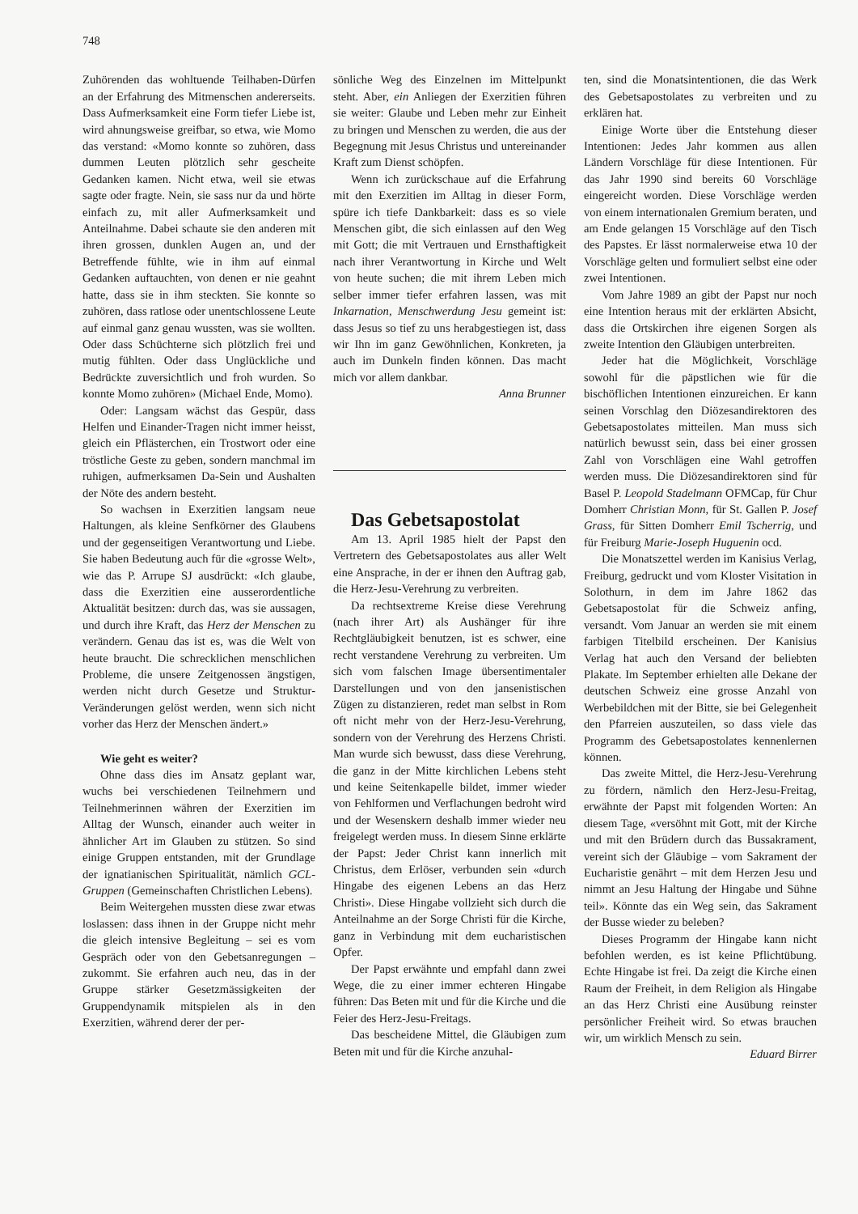748
Zuhörenden das wohltuende Teilhaben-Dürfen an der Erfahrung des Mitmenschen andererseits. Dass Aufmerksamkeit eine Form tiefer Liebe ist, wird ahnungsweise greifbar, so etwa, wie Momo das verstand: «Momo konnte so zuhören, dass dummen Leuten plötzlich sehr gescheite Gedanken kamen. Nicht etwa, weil sie etwas sagte oder fragte. Nein, sie sass nur da und hörte einfach zu, mit aller Aufmerksamkeit und Anteilnahme. Dabei schaute sie den anderen mit ihren grossen, dunklen Augen an, und der Betreffende fühlte, wie in ihm auf einmal Gedanken auftauchten, von denen er nie geahnt hatte, dass sie in ihm steckten. Sie konnte so zuhören, dass ratlose oder unentschlossene Leute auf einmal ganz genau wussten, was sie wollten. Oder dass Schüchterne sich plötzlich frei und mutig fühlten. Oder dass Unglückliche und Bedrückte zuversichtlich und froh wurden. So konnte Momo zuhören» (Michael Ende, Momo).
Oder: Langsam wächst das Gespür, dass Helfen und Einander-Tragen nicht immer heisst, gleich ein Pflästerchen, ein Trostwort oder eine tröstliche Geste zu geben, sondern manchmal im ruhigen, aufmerksamen Da-Sein und Aushalten der Nöte des andern besteht.
So wachsen in Exerzitien langsam neue Haltungen, als kleine Senfkörner des Glaubens und der gegenseitigen Verantwortung und Liebe. Sie haben Bedeutung auch für die «grosse Welt», wie das P. Arrupe SJ ausdrückt: «Ich glaube, dass die Exerzitien eine ausserordentliche Aktualität besitzen: durch das, was sie aussagen, und durch ihre Kraft, das Herz der Menschen zu verändern. Genau das ist es, was die Welt von heute braucht. Die schrecklichen menschlichen Probleme, die unsere Zeitgenossen ängstigen, werden nicht durch Gesetze und Struktur-Veränderungen gelöst werden, wenn sich nicht vorher das Herz der Menschen ändert.»
Wie geht es weiter?
Ohne dass dies im Ansatz geplant war, wuchs bei verschiedenen Teilnehmern und Teilnehmerinnen währen der Exerzitien im Alltag der Wunsch, einander auch weiter in ähnlicher Art im Glauben zu stützen. So sind einige Gruppen entstanden, mit der Grundlage der ignatianischen Spiritualität, nämlich GCL-Gruppen (Gemeinschaften Christlichen Lebens).
Beim Weitergehen mussten diese zwar etwas loslassen: dass ihnen in der Gruppe nicht mehr die gleich intensive Begleitung – sei es vom Gespräch oder von den Gebetsanregungen – zukommt. Sie erfahren auch neu, das in der Gruppe stärker Gesetzmässigkeiten der Gruppendynamik mitspielen als in den Exerzitien, während derer der per-
sönliche Weg des Einzelnen im Mittelpunkt steht. Aber, ein Anliegen der Exerzitien führen sie weiter: Glaube und Leben mehr zur Einheit zu bringen und Menschen zu werden, die aus der Begegnung mit Jesus Christus und untereinander Kraft zum Dienst schöpfen.
Wenn ich zurückschaue auf die Erfahrung mit den Exerzitien im Alltag in dieser Form, spüre ich tiefe Dankbarkeit: dass es so viele Menschen gibt, die sich einlassen auf den Weg mit Gott; die mit Vertrauen und Ernsthaftigkeit nach ihrer Verantwortung in Kirche und Welt von heute suchen; die mit ihrem Leben mich selber immer tiefer erfahren lassen, was mit Inkarnation, Menschwerdung Jesu gemeint ist: dass Jesus so tief zu uns herabgestiegen ist, dass wir Ihn im ganz Gewöhnlichen, Konkreten, ja auch im Dunkeln finden können. Das macht mich vor allem dankbar.
Anna Brunner
Das Gebetsapostolat
Am 13. April 1985 hielt der Papst den Vertretern des Gebetsapostolates aus aller Welt eine Ansprache, in der er ihnen den Auftrag gab, die Herz-Jesu-Verehrung zu verbreiten.
Da rechtsextreme Kreise diese Verehrung (nach ihrer Art) als Aushänger für ihre Rechtgläubigkeit benutzen, ist es schwer, eine recht verstandene Verehrung zu verbreiten. Um sich vom falschen Image übersentimentaler Darstellungen und von den jansenistischen Zügen zu distanzieren, redet man selbst in Rom oft nicht mehr von der Herz-Jesu-Verehrung, sondern von der Verehrung des Herzens Christi. Man wurde sich bewusst, dass diese Verehrung, die ganz in der Mitte kirchlichen Lebens steht und keine Seitenkapelle bildet, immer wieder von Fehlformen und Verflachungen bedroht wird und der Wesenskern deshalb immer wieder neu freigelegt werden muss. In diesem Sinne erklärte der Papst: Jeder Christ kann innerlich mit Christus, dem Erlöser, verbunden sein «durch Hingabe des eigenen Lebens an das Herz Christi». Diese Hingabe vollzieht sich durch die Anteilnahme an der Sorge Christi für die Kirche, ganz in Verbindung mit dem eucharistischen Opfer.
Der Papst erwähnte und empfahl dann zwei Wege, die zu einer immer echteren Hingabe führen: Das Beten mit und für die Kirche und die Feier des Herz-Jesu-Freitags.
Das bescheidene Mittel, die Gläubigen zum Beten mit und für die Kirche anzuhal-
ten, sind die Monatsintentionen, die das Werk des Gebetsapostolates zu verbreiten und zu erklären hat.
Einige Worte über die Entstehung dieser Intentionen: Jedes Jahr kommen aus allen Ländern Vorschläge für diese Intentionen. Für das Jahr 1990 sind bereits 60 Vorschläge eingereicht worden. Diese Vorschläge werden von einem internationalen Gremium beraten, und am Ende gelangen 15 Vorschläge auf den Tisch des Papstes. Er lässt normalerweise etwa 10 der Vorschläge gelten und formuliert selbst eine oder zwei Intentionen.
Vom Jahre 1989 an gibt der Papst nur noch eine Intention heraus mit der erklärten Absicht, dass die Ortskirchen ihre eigenen Sorgen als zweite Intention den Gläubigen unterbreiten.
Jeder hat die Möglichkeit, Vorschläge sowohl für die päpstlichen wie für die bischöflichen Intentionen einzureichen. Er kann seinen Vorschlag den Diözesandirektoren des Gebetsapostolates mitteilen. Man muss sich natürlich bewusst sein, dass bei einer grossen Zahl von Vorschlägen eine Wahl getroffen werden muss. Die Diözesandirektoren sind für Basel P. Leopold Stadelmann OFMCap, für Chur Domherr Christian Monn, für St. Gallen P. Josef Grass, für Sitten Domherr Emil Tscherrig, und für Freiburg Marie-Joseph Huguenin ocd.
Die Monatszettel werden im Kanisius Verlag, Freiburg, gedruckt und vom Kloster Visitation in Solothurn, in dem im Jahre 1862 das Gebetsapostolat für die Schweiz anfing, versandt. Vom Januar an werden sie mit einem farbigen Titelbild erscheinen. Der Kanisius Verlag hat auch den Versand der beliebten Plakate. Im September erhielten alle Dekane der deutschen Schweiz eine grosse Anzahl von Werbebildchen mit der Bitte, sie bei Gelegenheit den Pfarreien auszuteilen, so dass viele das Programm des Gebetsapostolates kennenlernen können.
Das zweite Mittel, die Herz-Jesu-Verehrung zu fördern, nämlich den Herz-Jesu-Freitag, erwähnte der Papst mit folgenden Worten: An diesem Tage, «versöhnt mit Gott, mit der Kirche und mit den Brüdern durch das Bussakrament, vereint sich der Gläubige – vom Sakrament der Eucharistie genährt – mit dem Herzen Jesu und nimmt an Jesu Haltung der Hingabe und Sühne teil». Könnte das ein Weg sein, das Sakrament der Busse wieder zu beleben?
Dieses Programm der Hingabe kann nicht befohlen werden, es ist keine Pflichtübung. Echte Hingabe ist frei. Da zeigt die Kirche einen Raum der Freiheit, in dem Religion als Hingabe an das Herz Christi eine Ausübung reinster persönlicher Freiheit wird. So etwas brauchen wir, um wirklich Mensch zu sein.
Eduard Birrer